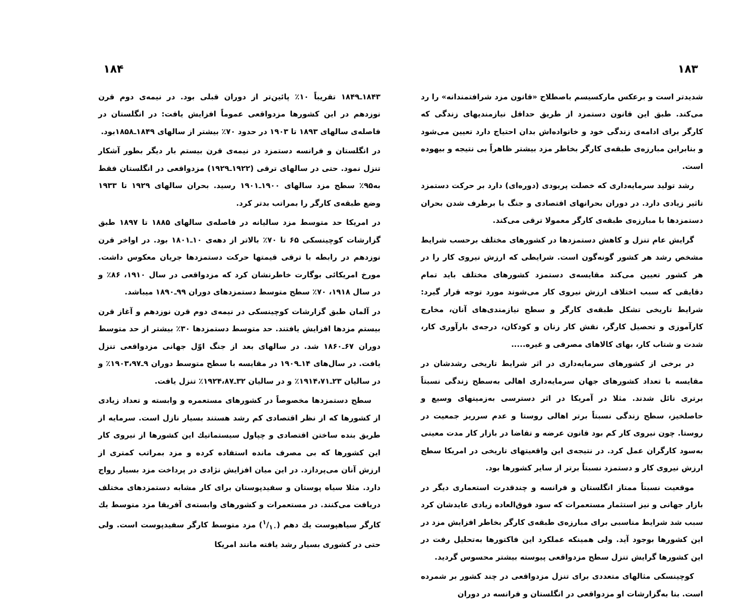۱۸۳
شدیدتر است و برعکس مارکسیسم باصطلاح «قانون مزد شرافتمندانه» را رد می‌کند. طبق این قانون دستمزد از طریق حداقل نیازمندیهای زندگی که کارگر برای ادامه‌ی زندگی خود و خانواده‌اش بدان احتیاج دارد تعیین می‌شود و بنابراین مبارزه‌ی طبقه‌ی کارگر بخاطر مزد بیشتر ظاهراً بی نتیجه و بیهوده است.
رشد تولید سرمایه‌داری که خصلت پریودی (دوره‌ای) دارد بر حرکت دستمزد تاثیر زیادی دارد. در دوران بحرانهای اقتصادی و جنگ با برطرف شدن بحران دستمزدها با مبارزه‌ی طبقه‌ی کارگر معمولا ترقی می‌کند.
گرایش عام تنزل و کاهش دستمزدها در کشورهای مختلف برحسب شرایط مشخص رشد هر کشور گونه‌گون است. شرایطی که ارزش نیروی کار را در هر کشور تعیین می‌کند مقایسه‌ی دستمزد کشورهای مختلف باید تمام دقایقی که سبب اختلاف ارزش نیروی کار می‌شوند مورد توجه قرار گیرد: شرایط تاریخی تشکل طبقه‌ی کارگر و سطح نیازمندی‌های آنان، مخارج کارآموزی و تحصیل کارگر، نقش کار زنان و کودکان، درجه‌ی بارآوری کار، شدت و شتاب کار، بهای کالاهای مصرفی و غیره.....
در برخی از کشورهای سرمایه‌داری در اثر شرایط تاریخی رشدشان در مقایسه با تعداد کشورهای جهان سرمایه‌داری اهالی به‌سطح زندگی نسبتاً برتری نائل شدند. مثلا در آمریکا در اثر دسترسی به‌زمینهای وسیع و حاصلخیز، سطح زندگی نسبتاً برتر اهالی روستا و عدم سرریز جمعیت در روستا. چون نیروی کار کم بود قانون عرضه و تقاضا در بازار کار مدت معینی به‌سود کارگران عمل کرد. در نتیجه‌ی این واقعیتهای تاریخی در امریکا سطح ارزش نیروی کار و دستمزد نسبتاً برتر از سایر کشورها بود.
موقعیت نسبتاً ممتاز انگلستان و فرانسه و چندقدرت استعماری دیگر در بازار جهانی و نیز استثمار مستعمرات که سود فوق‌العاده زیادی عایدشان کرد سبب شد شرایط مناسبی برای مبارزه‌ی طبقه‌ی کارگر بخاطر افزایش مزد در این کشورها بوجود آید. ولی همینکه عملکرد این فاکتورها به‌تحلیل رفت در این کشورها گرایش تنزل سطح مزدواقعی پیوسته بیشتر محسوس گردید.
کوچینسکی مثالهای متعددی برای تنزل مزدواقعی در چند کشور بر شمرده است. بنا به‌گزارشات او مزدواقعی در انگلستان و فرانسه در دوران
۱۸۴
۱۸۴۳ـ۱۸۴۹ تقریباً ۱۰٪ پائین‌تر از دوران قبلی بود. در نیمه‌ی دوم قرن نوزدهم در این کشورها مزدواقعی عموماً افزایش یافت: در انگلستان در فاصله‌ی سالهای ۱۸۹۳ تا ۱۹۰۳ در حدود ۷۰٪ بیشتر از سالهای ۱۸۴۹ـ۱۸۵۸بود.
در انگلستان و فرانسه دستمزد در نیمه‌ی قرن بیستم بار دیگر بطور آشکار تنزل نمود. حتی در سالهای ترقی (۱۹۲۲ـ۱۹۲۹) مزدواقعی در انگلستان فقط به‌۹۵٪ سطح مزد سالهای ۱۹۰۰ـ۱۹۰۱ رسید. بحران سالهای ۱۹۲۹ تا ۱۹۳۳ وضع طبقه‌ی کارگر را بمراتب بدتر کرد.
در امریکا حد متوسط مزد سالیانه در فاصله‌ی سالهای ۱۸۸۵ تا ۱۸۹۷ طبق گزارشات کوچینسکی ۶۵ تا ۷۰٪ بالاتر از دهه‌ی ۱۰ـ۱۸۰۱ بود. در اواخر قرن نوزدهم در رابطه با ترقی قیمتها حرکت دستمزدها جریان معکوس داشت. مورخ امریکائی بوگارت خاطرنشان کرد که مزدواقعی در سال ۱۹۱۰، ۸۶٪ و در سال ۱۹۱۸، ۷۰٪ سطح متوسط دستمزدهای دوران ۹۹ـ۱۸۹۰ میباشد.
در آلمان طبق گزارشات کوچینسکی در نیمه‌ی دوم قرن نوزدهم و آغاز قرن بیستم مزدها افزایش یافتند. حد متوسط دستمزدها ۳۰٪ بیشتر از حد متوسط دوران ۶۷ـ۱۸۶۰ شد. در سالهای بعد از جنگ اوّل جهانی مزدواقعی تنزل یافت. در سال‌های ۱۴ـ۱۹۰۹ در مقایسه با سطح متوسط دوران ۹ـ۱۹۰۳،۹۷٪ و در سالیان ۲۳ـ۱۹۱۴،۷۱٪ و در سالیان ۳۲ـ۱۹۲۴،۸۷٪ تنزل یافت.
سطح دستمزدها مخصوصاً در کشورهای مستعمره و وابسته و تعداد زیادی از کشورها که از نظر اقتصادی کم رشد هستند بسیار نازل است. سرمایه از طریق بنده ساختن اقتصادی و چپاول سیستماتیك این کشورها از نیروی کار این کشورها که بی مصرف مانده استفاده کرده و مزد بمراتب کمتری از ارزش آنان می‌پردازد. در این میان افزایش نژادی در پرداخت مزد بسیار رواج دارد. مثلا سیاه پوستان و سفیدپوستان برای کار مشابه دستمزدهای مختلف دریافت می‌کنند. در مستعمرات و کشورهای وابسته‌ی آفریقا مزد متوسط یك کارگر سیاهپوست یك دهم (۱/۱۰) مزد متوسط کارگر سفیدپوست است. ولی حتی در کشوری بسیار رشد یافته مانند امریکا